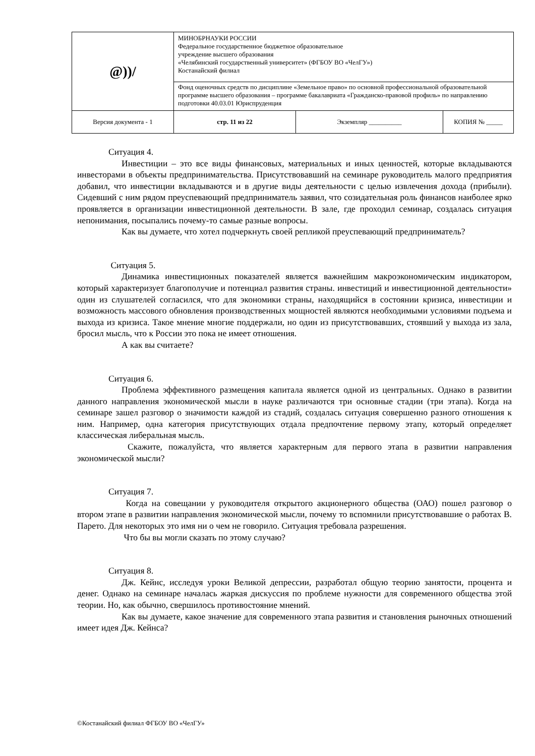| @))/ | МИНОБРНАУКИ РОССИИ Федеральное государственное бюджетное образовательное учреждение высшего образования «Челябинский государственный университет» (ФГБОУ ВО «ЧелГУ») Костанайский филиал | | |
| | Фонд оценочных средств по дисциплине «Земельное право» по основной профессиональной образовательной программе высшего образования – программе бакалавриата «Гражданско-правовой профиль» по направлению подготовки 40.03.01 Юриспруденция | | |
| Версия документа - 1 | стр. 11 из 22 | Экземпляр __________ | КОПИЯ № _____ |
Ситуация 4.
Инвестиции – это все виды финансовых, материальных и иных ценностей, которые вкладываются инвесторами в объекты предпринимательства. Присутствовавший на семинаре руководитель малого предприятия добавил, что инвестиции вкладываются и в другие виды деятельности с целью извлечения дохода (прибыли). Сидевший с ним рядом преуспевающий предприниматель заявил, что созидательная роль финансов наиболее ярко проявляется в организации инвестиционной деятельности. В зале, где проходил семинар, создалась ситуация непонимания, посыпались почему-то самые разные вопросы.
Как вы думаете, что хотел подчеркнуть своей репликой преуспевающий предприниматель?
Ситуация 5.
Динамика инвестиционных показателей является важнейшим макроэкономическим индикатором, который характеризует благополучие и потенциал развития страны. инвестиций и инвестиционной деятельности» один из слушателей согласился, что для экономики страны, находящийся в состоянии кризиса, инвестиции и возможность массового обновления производственных мощностей являются необходимыми условиями подъема и выхода из кризиса. Такое мнение многие поддержали, но один из присутствовавших, стоявший у выхода из зала, бросил мысль, что к России это пока не имеет отношения.
А как вы считаете?
Ситуация 6.
Проблема эффективного размещения капитала является одной из центральных. Однако в развитии данного направления экономической мысли в науке различаются три основные стадии (три этапа). Когда на семинаре зашел разговор о значимости каждой из стадий, создалась ситуация совершенно разного отношения к ним. Например, одна категория присутствующих отдала предпочтение первому этапу, который определяет классическая либеральная мысль.
Скажите, пожалуйста, что является характерным для первого этапа в развитии направления экономической мысли?
Ситуация 7.
Когда на совещании у руководителя открытого акционерного общества (ОАО) пошел разговор о втором этапе в развитии направления экономической мысли, почему то вспомнили присутствовавшие о работах В. Парето. Для некоторых это имя ни о чем не говорило. Ситуация требовала разрешения.
Что бы вы могли сказать по этому случаю?
Ситуация 8.
Дж. Кейнс, исследуя уроки Великой депрессии, разработал общую теорию занятости, процента и денег. Однако на семинаре началась жаркая дискуссия по проблеме нужности для современного общества этой теории. Но, как обычно, свершилось противостояние мнений.
Как вы думаете, какое значение для современного этапа развития и становления рыночных отношений имеет идея Дж. Кейнса?
©Костанайский филиал ФГБОУ ВО «ЧелГУ»